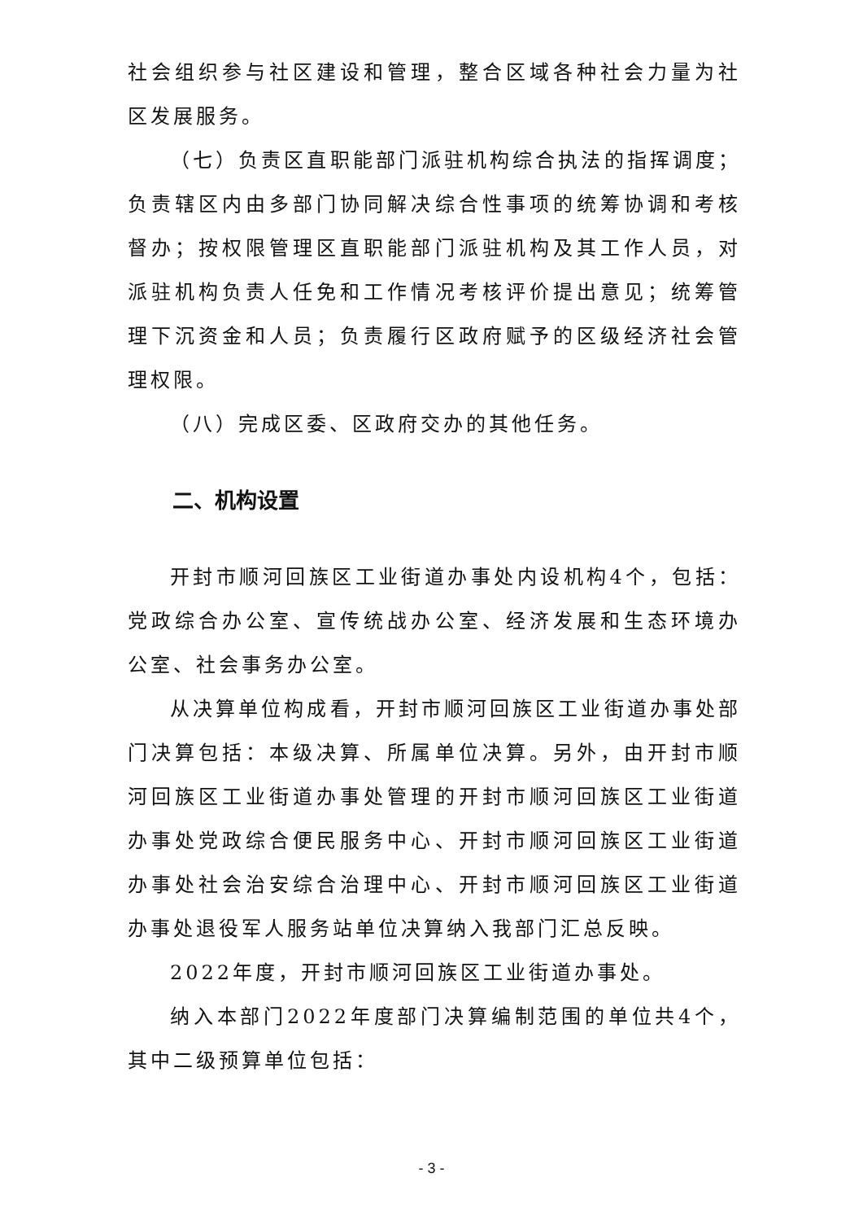社会组织参与社区建设和管理，整合区域各种社会力量为社区发展服务。
（七）负责区直职能部门派驻机构综合执法的指挥调度；负责辖区内由多部门协同解决综合性事项的统筹协调和考核督办；按权限管理区直职能部门派驻机构及其工作人员，对派驻机构负责人任免和工作情况考核评价提出意见；统筹管理下沉资金和人员；负责履行区政府赋予的区级经济社会管理权限。
（八）完成区委、区政府交办的其他任务。
二、机构设置
开封市顺河回族区工业街道办事处内设机构4个，包括：党政综合办公室、宣传统战办公室、经济发展和生态环境办公室、社会事务办公室。
从决算单位构成看，开封市顺河回族区工业街道办事处部门决算包括：本级决算、所属单位决算。另外，由开封市顺河回族区工业街道办事处管理的开封市顺河回族区工业街道办事处党政综合便民服务中心、开封市顺河回族区工业街道办事处社会治安综合治理中心、开封市顺河回族区工业街道办事处退役军人服务站单位决算纳入我部门汇总反映。
2022年度，开封市顺河回族区工业街道办事处。
纳入本部门2022年度部门决算编制范围的单位共4个，其中二级预算单位包括：
- 3 -